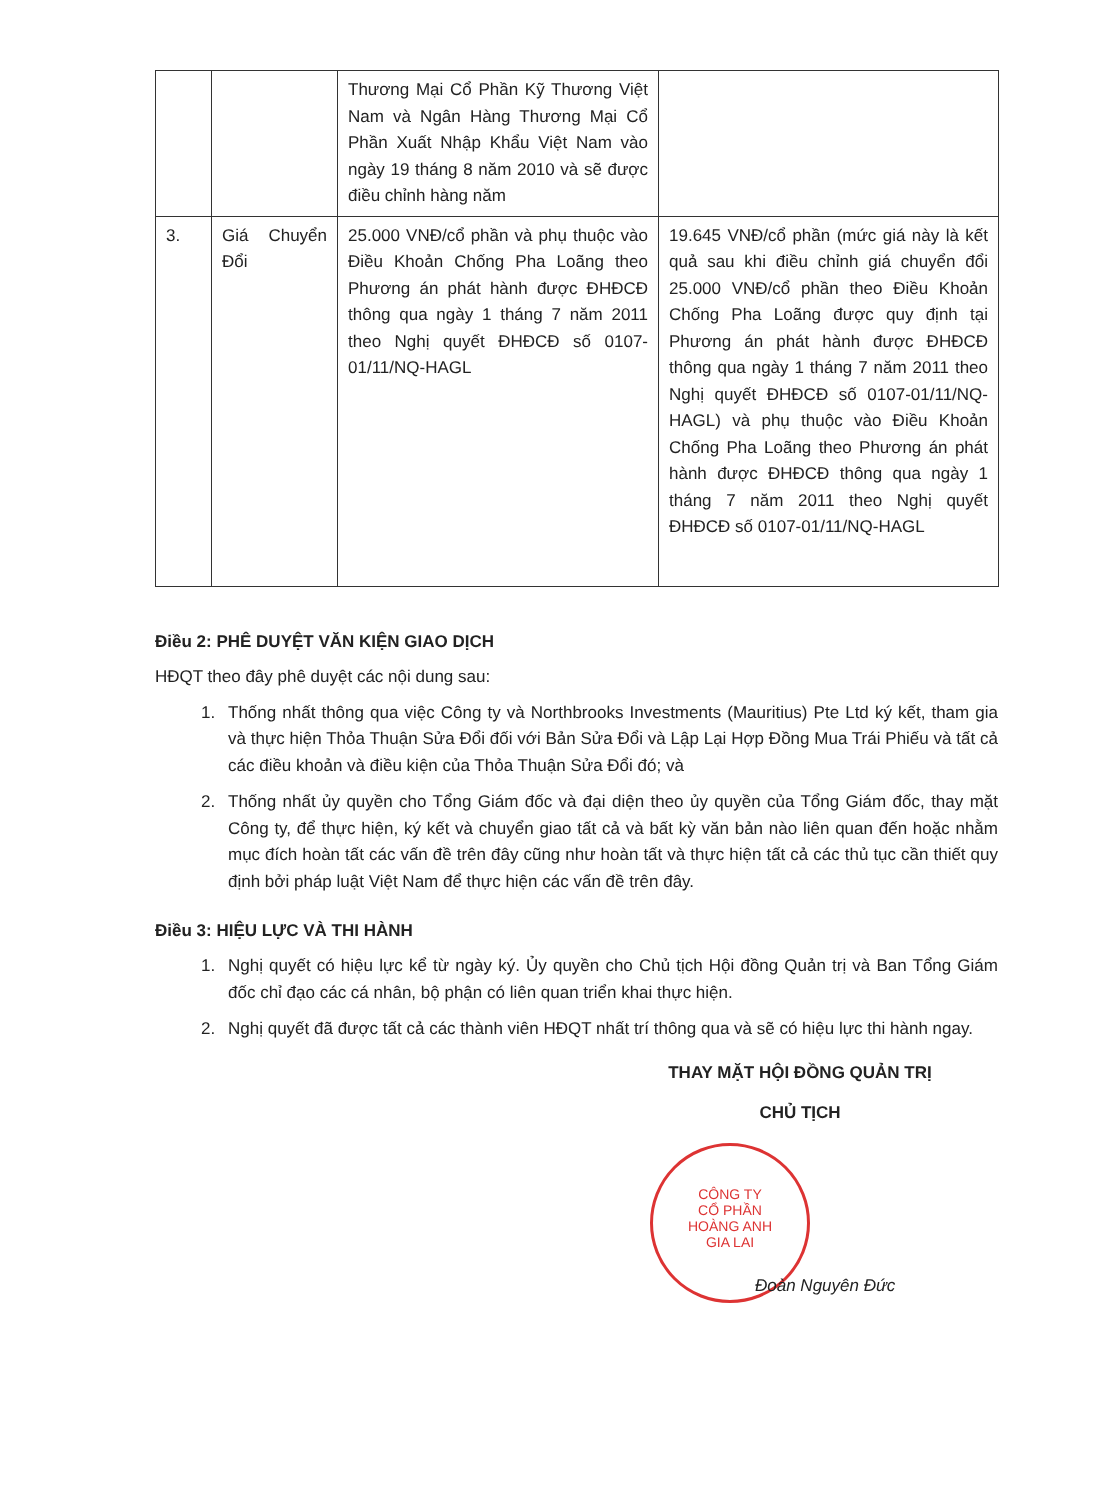| | | Thương Mại Cổ Phần Kỹ Thương Việt Nam và Ngân Hàng Thương Mại Cổ Phần Xuất Nhập Khẩu Việt Nam vào ngày 19 tháng 8 năm 2010 và sẽ được điều chỉnh hàng năm | |
| 3. | Giá Chuyển Đổi | 25.000 VNĐ/cổ phần và phụ thuộc vào Điều Khoản Chống Pha Loãng theo Phương án phát hành được ĐHĐCĐ thông qua ngày 1 tháng 7 năm 2011 theo Nghị quyết ĐHĐCĐ số 0107-01/11/NQ-HAGL | 19.645 VNĐ/cổ phần (mức giá này là kết quả sau khi điều chỉnh giá chuyển đổi 25.000 VNĐ/cổ phần theo Điều Khoản Chống Pha Loãng được quy định tại Phương án phát hành được ĐHĐCĐ thông qua ngày 1 tháng 7 năm 2011 theo Nghị quyết ĐHĐCĐ số 0107-01/11/NQ-HAGL) và phụ thuộc vào Điều Khoản Chống Pha Loãng theo Phương án phát hành được ĐHĐCĐ thông qua ngày 1 tháng 7 năm 2011 theo Nghị quyết ĐHĐCĐ số 0107-01/11/NQ-HAGL |
Điều 2: PHÊ DUYỆT VĂN KIỆN GIAO DỊCH
HĐQT theo đây phê duyệt các nội dung sau:
1. Thống nhất thông qua việc Công ty và Northbrooks Investments (Mauritius) Pte Ltd ký kết, tham gia và thực hiện Thỏa Thuận Sửa Đổi đối với Bản Sửa Đổi và Lập Lại Hợp Đồng Mua Trái Phiếu và tất cả các điều khoản và điều kiện của Thỏa Thuận Sửa Đổi đó; và
2. Thống nhất ủy quyền cho Tổng Giám đốc và đại diện theo ủy quyền của Tổng Giám đốc, thay mặt Công ty, để thực hiện, ký kết và chuyển giao tất cả và bất kỳ văn bản nào liên quan đến hoặc nhằm mục đích hoàn tất các vấn đề trên đây cũng như hoàn tất và thực hiện tất cả các thủ tục cần thiết quy định bởi pháp luật Việt Nam để thực hiện các vấn đề trên đây.
Điều 3: HIỆU LỰC VÀ THI HÀNH
1. Nghị quyết có hiệu lực kể từ ngày ký. Ủy quyền cho Chủ tịch Hội đồng Quản trị và Ban Tổng Giám đốc chỉ đạo các cá nhân, bộ phận có liên quan triển khai thực hiện.
2. Nghị quyết đã được tất cả các thành viên HĐQT nhất trí thông qua và sẽ có hiệu lực thi hành ngay.
THAY MẶT HỘI ĐỒNG QUẢN TRỊ
CHỦ TỊCH
CÔNG TY
CỔ PHẦN
HOÀNG ANH
GIA LAI
Đoàn Nguyên Đức